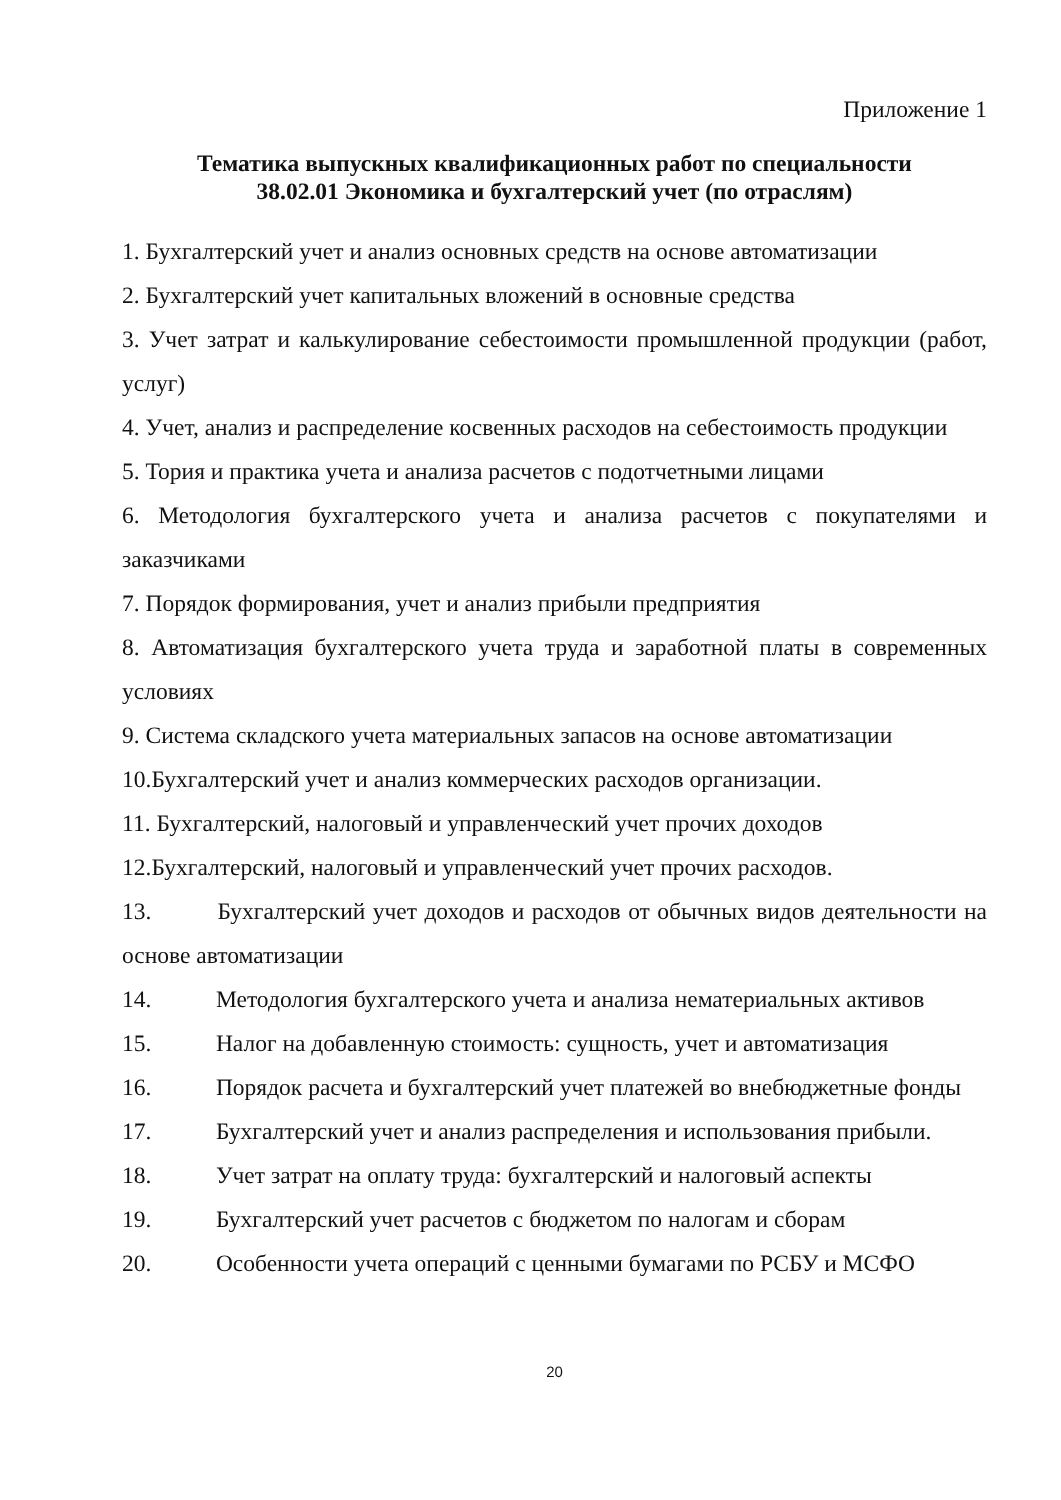Приложение 1
Тематика выпускных квалификационных работ по специальности
38.02.01 Экономика и бухгалтерский учет (по отраслям)
1. Бухгалтерский учет и анализ основных средств на основе автоматизации
2. Бухгалтерский учет капитальных вложений в основные средства
3. Учет затрат и калькулирование себестоимости промышленной продукции (работ, услуг)
4. Учет, анализ и распределение косвенных расходов на себестоимость продукции
5. Тория и практика учета и анализа расчетов с подотчетными лицами
6. Методология бухгалтерского учета и анализа расчетов с покупателями и заказчиками
7. Порядок формирования, учет и анализ прибыли предприятия
8. Автоматизация бухгалтерского учета труда и заработной платы в современных условиях
9. Система складского учета материальных запасов на основе автоматизации
10.Бухгалтерский учет и анализ коммерческих расходов организации.
11. Бухгалтерский, налоговый и управленческий учет прочих доходов
12.Бухгалтерский, налоговый и управленческий учет прочих расходов.
13. Бухгалтерский учет доходов и расходов от обычных видов деятельности на основе автоматизации
14. Методология бухгалтерского учета и анализа нематериальных активов
15. Налог на добавленную стоимость: сущность, учет и автоматизация
16. Порядок расчета и бухгалтерский учет платежей во внебюджетные фонды
17. Бухгалтерский учет и анализ распределения и использования прибыли.
18. Учет затрат на оплату труда: бухгалтерский и налоговый аспекты
19. Бухгалтерский учет расчетов с бюджетом по налогам и сборам
20. Особенности учета операций с ценными бумагами по РСБУ и МСФО
20